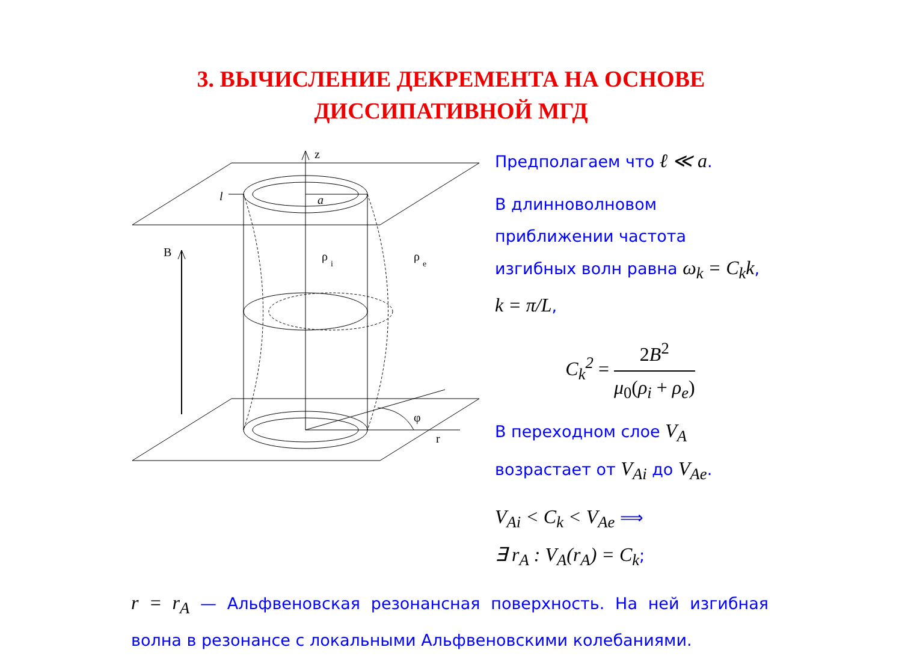3. ВЫЧИСЛЕНИЕ ДЕКРЕМЕНТА НА ОСНОВЕ
ДИССИПАТИВНОЙ МГД
z
l
a
B
ρ
i
ρ
e
φ
r
Предполагаем что ℓ ≪ a.
В длинноволновом приближении частота изгибных волн равна ω<sub>k</sub> = C<sub>k</sub>k, k = π/L,
C<sub>k</sub><sup>2</sup> = 2B<sup>2</sup> μ<sub>0</sub>(ρ<sub>i</sub> + ρ<sub>e</sub>)
В переходном слое V<sub>A</sub> возрастает от V<sub>Ai</sub> до V<sub>Ae</sub>.
V<sub>Ai</sub> < C<sub>k</sub> < V<sub>Ae</sub> ⟹
∃ r<sub>A</sub> : V<sub>A</sub>(r<sub>A</sub>) = C<sub>k</sub>;
r = r<sub>A</sub> — Альфвеновская резонансная поверхность. На ней изгибная волна в резонансе с локальными Альфвеновскими колебаниями.